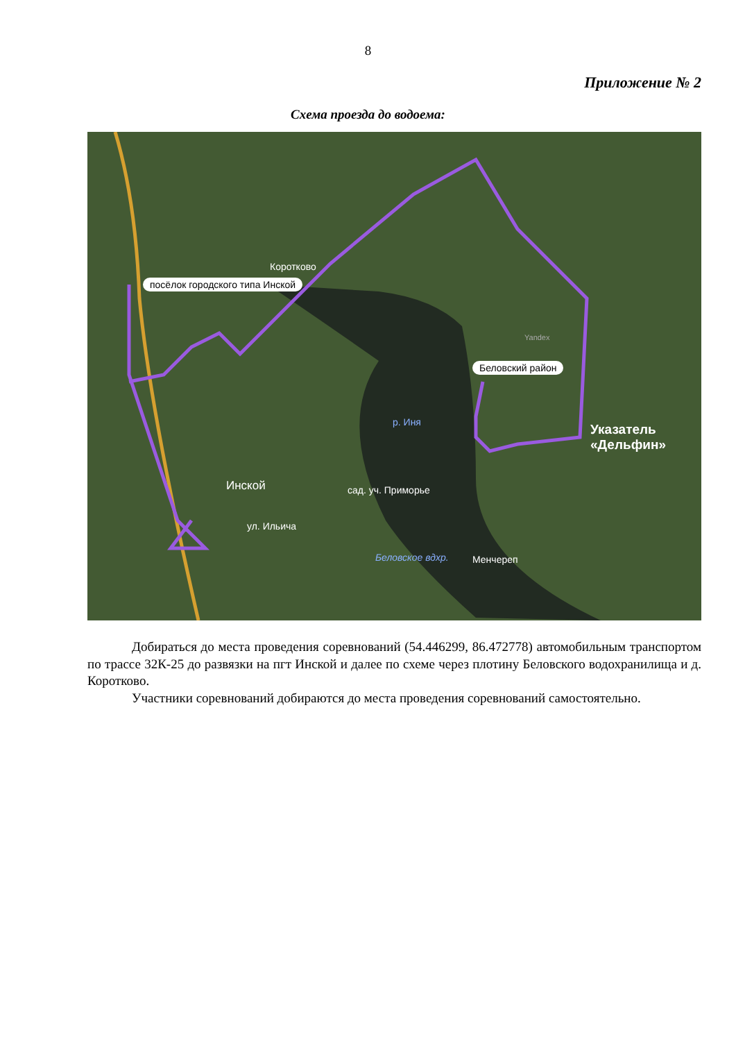8
Приложение № 2
Схема проезда до водоема:
посёлок городского типа Инской
Коротково
Беловский район
р. Иня
Инской сад. уч. Приморье
ул. Ильича
Беловское вдхр. Менчереп
Указатель
«Дельфин»
Yandex
Добираться до места проведения соревнований (54.446299, 86.472778) автомобильным транспортом по трассе 32К-25 до развязки на пгт Инской и далее по схеме через плотину Беловского водохранилища и д. Коротково.
Участники соревнований добираются до места проведения соревнований самостоятельно.